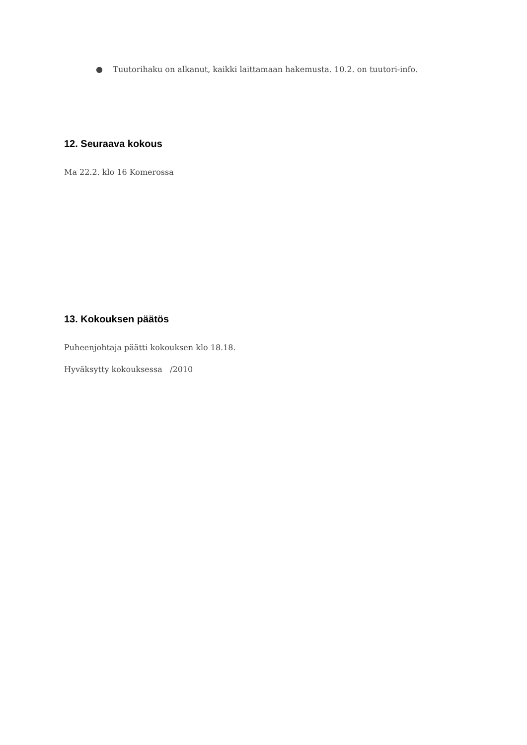● Tuutorihaku on alkanut, kaikki laittamaan hakemusta. 10.2. on tuutori-info.
12. Seuraava kokous
Ma 22.2. klo 16 Komerossa
13. Kokouksen päätös
Puheenjohtaja päätti kokouksen klo 18.18.
Hyväksytty kokouksessa /2010